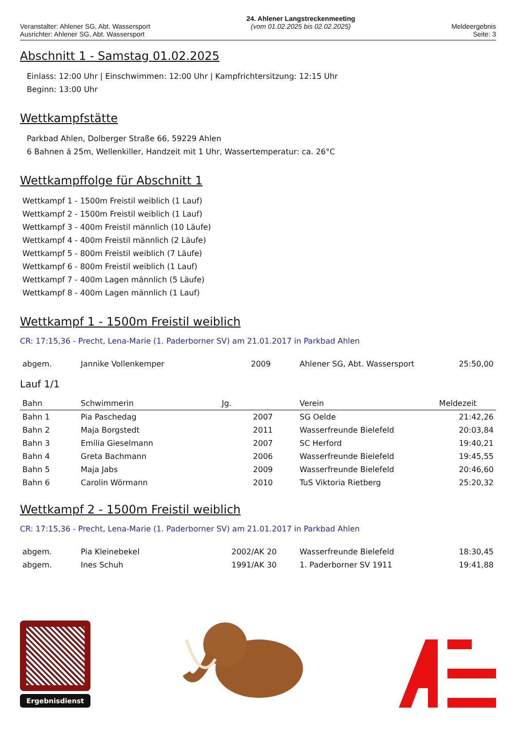Veranstalter: Ahlener SG, Abt. Wassersport
Ausrichter: Ahlener SG, Abt. Wassersport
24. Ahlener Langstreckenmeeting
(vom 01.02.2025 bis 02.02.2025)
Meldeergebnis
Seite: 3
Abschnitt 1 - Samstag 01.02.2025
Einlass: 12:00 Uhr | Einschwimmen: 12:00 Uhr | Kampfrichtersitzung: 12:15 Uhr
Beginn: 13:00 Uhr
Wettkampfstätte
Parkbad Ahlen, Dolberger Straße 66, 59229 Ahlen
6 Bahnen á 25m, Wellenkiller, Handzeit mit 1 Uhr, Wassertemperatur: ca. 26°C
Wettkampffolge für Abschnitt 1
Wettkampf 1 - 1500m Freistil weiblich (1 Lauf)
Wettkampf 2 - 1500m Freistil weiblich (1 Lauf)
Wettkampf 3 - 400m Freistil männlich (10 Läufe)
Wettkampf 4 - 400m Freistil männlich (2 Läufe)
Wettkampf 5 - 800m Freistil weiblich (7 Läufe)
Wettkampf 6 - 800m Freistil weiblich (1 Lauf)
Wettkampf 7 - 400m Lagen männlich (5 Läufe)
Wettkampf 8 - 400m Lagen männlich (1 Lauf)
Wettkampf 1 - 1500m Freistil weiblich
CR: 17:15,36 - Precht, Lena-Marie (1. Paderborner SV) am 21.01.2017 in Parkbad Ahlen
| abgem. | Jannike Vollenkemper | 2009 | Ahlener SG, Abt. Wassersport | 25:50,00 |
Lauf 1/1
| Bahn | Schwimmerin | Jg. | Verein | Meldezeit |
| --- | --- | --- | --- | --- |
| Bahn 1 | Pia Paschedag | 2007 | SG Oelde | 21:42,26 |
| Bahn 2 | Maja Borgstedt | 2011 | Wasserfreunde Bielefeld | 20:03,84 |
| Bahn 3 | Emilia Gieselmann | 2007 | SC Herford | 19:40,21 |
| Bahn 4 | Greta Bachmann | 2006 | Wasserfreunde Bielefeld | 19:45,55 |
| Bahn 5 | Maja Jabs | 2009 | Wasserfreunde Bielefeld | 20:46,60 |
| Bahn 6 | Carolin Wörmann | 2010 | TuS Viktoria Rietberg | 25:20,32 |
Wettkampf 2 - 1500m Freistil weiblich
CR: 17:15,36 - Precht, Lena-Marie (1. Paderborner SV) am 21.01.2017 in Parkbad Ahlen
| abgem. | Pia Kleinebekel | 2002/AK 20 | Wasserfreunde Bielefeld | 18:30,45 |
| abgem. | Ines Schuh | 1991/AK 30 | 1. Paderborner SV 1911 | 19:41,88 |
Ergebnisdienst